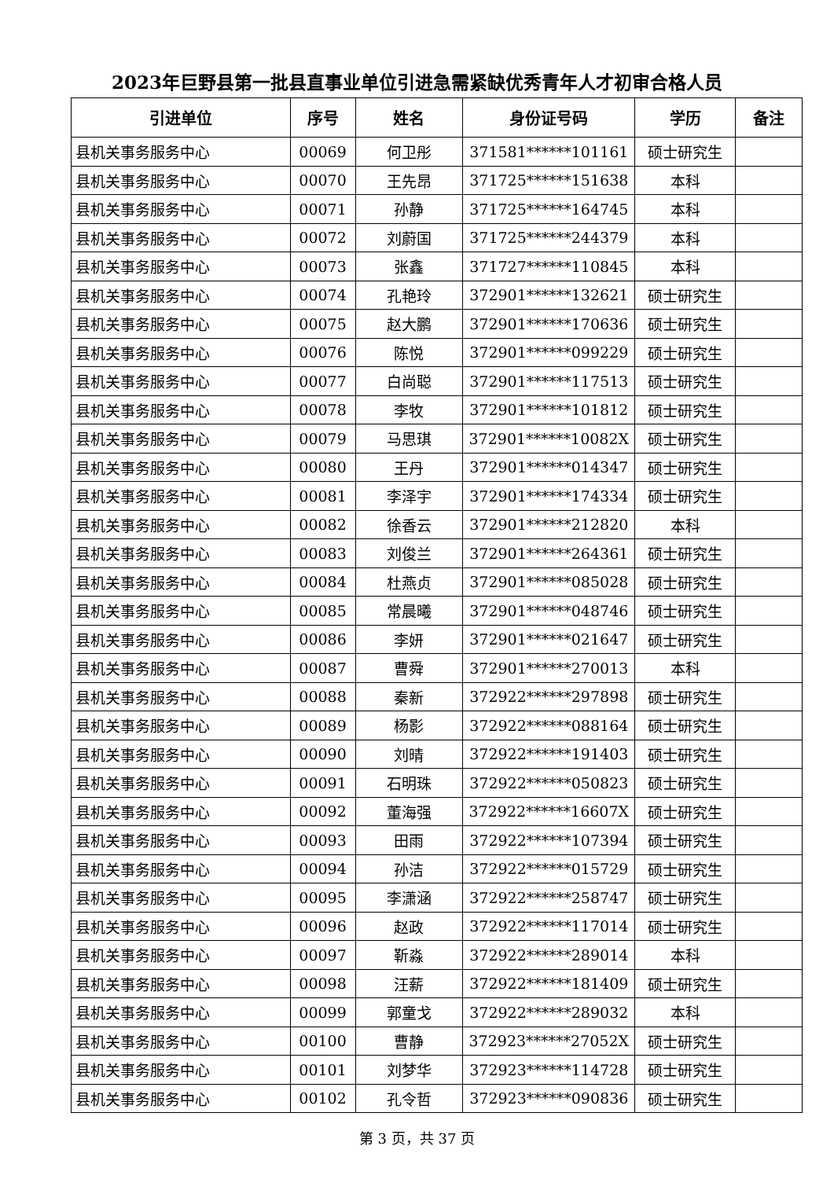2023年巨野县第一批县直事业单位引进急需紧缺优秀青年人才初审合格人员
| 引进单位 | 序号 | 姓名 | 身份证号码 | 学历 | 备注 |
| --- | --- | --- | --- | --- | --- |
| 县机关事务服务中心 | 00069 | 何卫彤 | 371581******101161 | 硕士研究生 | |
| 县机关事务服务中心 | 00070 | 王先昂 | 371725******151638 | 本科 | |
| 县机关事务服务中心 | 00071 | 孙静 | 371725******164745 | 本科 | |
| 县机关事务服务中心 | 00072 | 刘蔚国 | 371725******244379 | 本科 | |
| 县机关事务服务中心 | 00073 | 张鑫 | 371727******110845 | 本科 | |
| 县机关事务服务中心 | 00074 | 孔艳玲 | 372901******132621 | 硕士研究生 | |
| 县机关事务服务中心 | 00075 | 赵大鹏 | 372901******170636 | 硕士研究生 | |
| 县机关事务服务中心 | 00076 | 陈悦 | 372901******099229 | 硕士研究生 | |
| 县机关事务服务中心 | 00077 | 白尚聪 | 372901******117513 | 硕士研究生 | |
| 县机关事务服务中心 | 00078 | 李牧 | 372901******101812 | 硕士研究生 | |
| 县机关事务服务中心 | 00079 | 马思琪 | 372901******10082X | 硕士研究生 | |
| 县机关事务服务中心 | 00080 | 王丹 | 372901******014347 | 硕士研究生 | |
| 县机关事务服务中心 | 00081 | 李泽宇 | 372901******174334 | 硕士研究生 | |
| 县机关事务服务中心 | 00082 | 徐香云 | 372901******212820 | 本科 | |
| 县机关事务服务中心 | 00083 | 刘俊兰 | 372901******264361 | 硕士研究生 | |
| 县机关事务服务中心 | 00084 | 杜燕贞 | 372901******085028 | 硕士研究生 | |
| 县机关事务服务中心 | 00085 | 常晨曦 | 372901******048746 | 硕士研究生 | |
| 县机关事务服务中心 | 00086 | 李妍 | 372901******021647 | 硕士研究生 | |
| 县机关事务服务中心 | 00087 | 曹舜 | 372901******270013 | 本科 | |
| 县机关事务服务中心 | 00088 | 秦新 | 372922******297898 | 硕士研究生 | |
| 县机关事务服务中心 | 00089 | 杨影 | 372922******088164 | 硕士研究生 | |
| 县机关事务服务中心 | 00090 | 刘晴 | 372922******191403 | 硕士研究生 | |
| 县机关事务服务中心 | 00091 | 石明珠 | 372922******050823 | 硕士研究生 | |
| 县机关事务服务中心 | 00092 | 董海强 | 372922******16607X | 硕士研究生 | |
| 县机关事务服务中心 | 00093 | 田雨 | 372922******107394 | 硕士研究生 | |
| 县机关事务服务中心 | 00094 | 孙洁 | 372922******015729 | 硕士研究生 | |
| 县机关事务服务中心 | 00095 | 李潇涵 | 372922******258747 | 硕士研究生 | |
| 县机关事务服务中心 | 00096 | 赵政 | 372922******117014 | 硕士研究生 | |
| 县机关事务服务中心 | 00097 | 靳淼 | 372922******289014 | 本科 | |
| 县机关事务服务中心 | 00098 | 汪薪 | 372922******181409 | 硕士研究生 | |
| 县机关事务服务中心 | 00099 | 郭童戈 | 372922******289032 | 本科 | |
| 县机关事务服务中心 | 00100 | 曹静 | 372923******27052X | 硕士研究生 | |
| 县机关事务服务中心 | 00101 | 刘梦华 | 372923******114728 | 硕士研究生 | |
| 县机关事务服务中心 | 00102 | 孔令哲 | 372923******090836 | 硕士研究生 | |
第 3 页，共 37 页